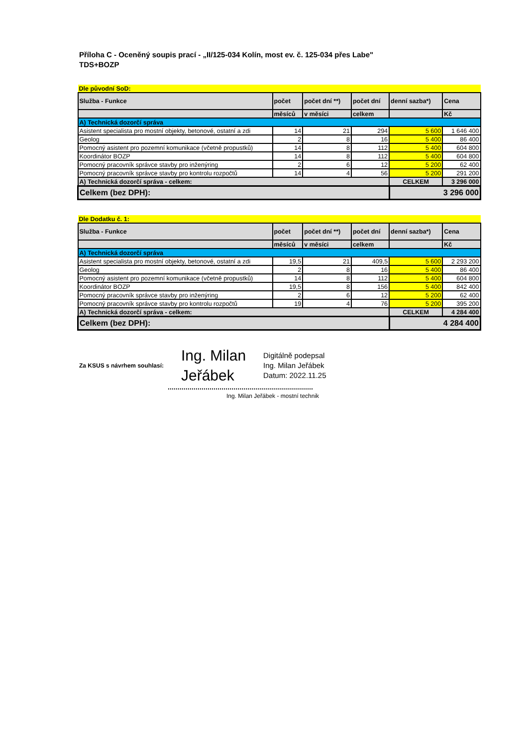Příloha C - Oceněný soupis prací - „II/125-034 Kolín, most ev. č. 125-034 přes Labe"
TDS+BOZP
| Dle původní SoD: | | | | | |
| Služba - Funkce | počet | počet dní **) | počet dní | denní sazba*) | Cena |
| | měsíců | v měsíci | celkem | | Kč |
| A) Technická dozorčí správa | | | | | |
| Asistent specialista pro mostní objekty, betonové, ostatní a zdi | 14 | 21 | 294 | 5 600 | 1 646 400 |
| Geolog | 2 | 8 | 16 | 5 400 | 86 400 |
| Pomocný asistent pro pozemní komunikace (včetně propustků) | 14 | 8 | 112 | 5 400 | 604 800 |
| Koordinátor BOZP | 14 | 8 | 112 | 5 400 | 604 800 |
| Pomocný pracovník správce stavby pro inženýring | 2 | 6 | 12 | 5 200 | 62 400 |
| Pomocný pracovník správce stavby pro kontrolu rozpočtů | 14 | 4 | 56 | 5 200 | 291 200 |
| A) Technická dozorčí správa - celkem: | | | | CELKEM | 3 296 000 |
| Celkem (bez DPH): | | | | 3 296 000 | |
| Dle Dodatku č. 1: | | | | | |
| Služba - Funkce | počet | počet dní **) | počet dní | denní sazba*) | Cena |
| | měsíců | v měsíci | celkem | | Kč |
| A) Technická dozorčí správa | | | | | |
| Asistent specialista pro mostní objekty, betonové, ostatní a zdi | 19,5 | 21 | 409,5 | 5 600 | 2 293 200 |
| Geolog | 2 | 8 | 16 | 5 400 | 86 400 |
| Pomocný asistent pro pozemní komunikace (včetně propustků) | 14 | 8 | 112 | 5 400 | 604 800 |
| Koordinátor BOZP | 19,5 | 8 | 156 | 5 400 | 842 400 |
| Pomocný pracovník správce stavby pro inženýring | 2 | 6 | 12 | 5 200 | 62 400 |
| Pomocný pracovník správce stavby pro kontrolu rozpočtů | 19 | 4 | 76 | 5 200 | 395 200 |
| A) Technická dozorčí správa - celkem: | | | | CELKEM | 4 284 400 |
| Celkem (bez DPH): | | | | 4 284 400 | |
Za KSUS s návrhem souhlasí:
Ing. Milan Jeřábek
Digitálně podepsal
Ing. Milan Jeřábek
Datum: 2022.11.25
Ing. Milan Jeřábek - mostní technik